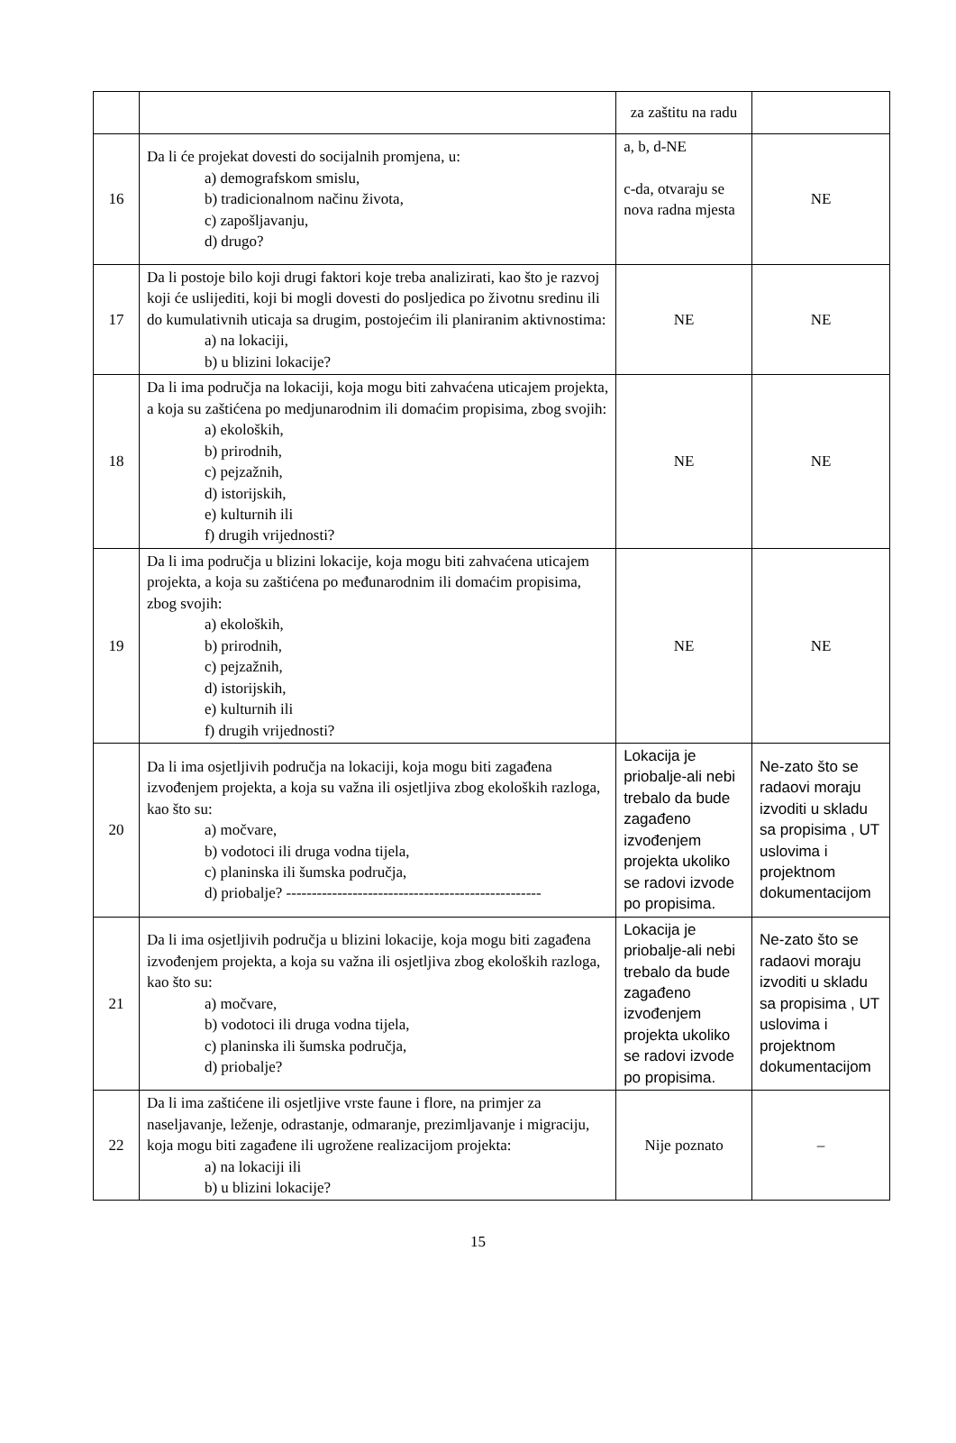| | | za zaštitu na radu | |
| 16 | Da li će projekat dovesti do socijalnih promjena, u: a) demografskom smislu, b) tradicionalnom načinu života, c) zapošljavanju, d) drugo? | a, b, d-NE c-da, otvaraju se nova radna mjesta | NE |
| 17 | Da li postoje bilo koji drugi faktori koje treba analizirati, kao što je razvoj koji će uslijediti, koji bi mogli dovesti do posljedica po životnu sredinu ili do kumulativnih uticaja sa drugim, postojećim ili planiranim aktivnostima: a) na lokaciji, b) u blizini lokacije? | NE | NE |
| 18 | Da li ima područja na lokaciji, koja mogu biti zahvaćena uticajem projekta, a koja su zaštićena po medjunarodnim ili domaćim propisima, zbog svojih: a) ekoloških, b) prirodnih, c) pejzažnih, d) istorijskih, e) kulturnih ili f) drugih vrijednosti? | NE | NE |
| 19 | Da li ima područja u blizini lokacije, koja mogu biti zahvaćena uticajem projekta, a koja su zaštićena po međunarodnim ili domaćim propisima, zbog svojih: a) ekoloških, b) prirodnih, c) pejzažnih, d) istorijskih, e) kulturnih ili f) drugih vrijednosti? | NE | NE |
| 20 | Da li ima osjetljivih područja na lokaciji, koja mogu biti zagađena izvođenjem projekta, a koja su važna ili osjetljiva zbog ekoloških razloga, kao što su: a) močvare, b) vodotoci ili druga vodna tijela, c) planinska ili šumska područja, d) priobalje? -------------------------------------------------- | Lokacija je priobalje-ali nebi trebalo da bude zagađeno izvođenjem projekta ukoliko se radovi izvode po propisima. | Ne-zato što se radaovi moraju izvoditi u skladu sa propisima , UT uslovima i projektnom dokumentacijom |
| 21 | Da li ima osjetljivih područja u blizini lokacije, koja mogu biti zagađena izvođenjem projekta, a koja su važna ili osjetljiva zbog ekoloških razloga, kao što su: a) močvare, b) vodotoci ili druga vodna tijela, c) planinska ili šumska područja, d) priobalje? | Lokacija je priobalje-ali nebi trebalo da bude zagađeno izvođenjem projekta ukoliko se radovi izvode po propisima. | Ne-zato što se radaovi moraju izvoditi u skladu sa propisima , UT uslovima i projektnom dokumentacijom |
| 22 | Da li ima zaštićene ili osjetljive vrste faune i flore, na primjer za naseljavanje, leženje, odrastanje, odmaranje, prezimljavanje i migraciju, koja mogu biti zagađene ili ugrožene realizacijom projekta: a) na lokaciji ili b) u blizini lokacije? | Nije poznato | – |
15